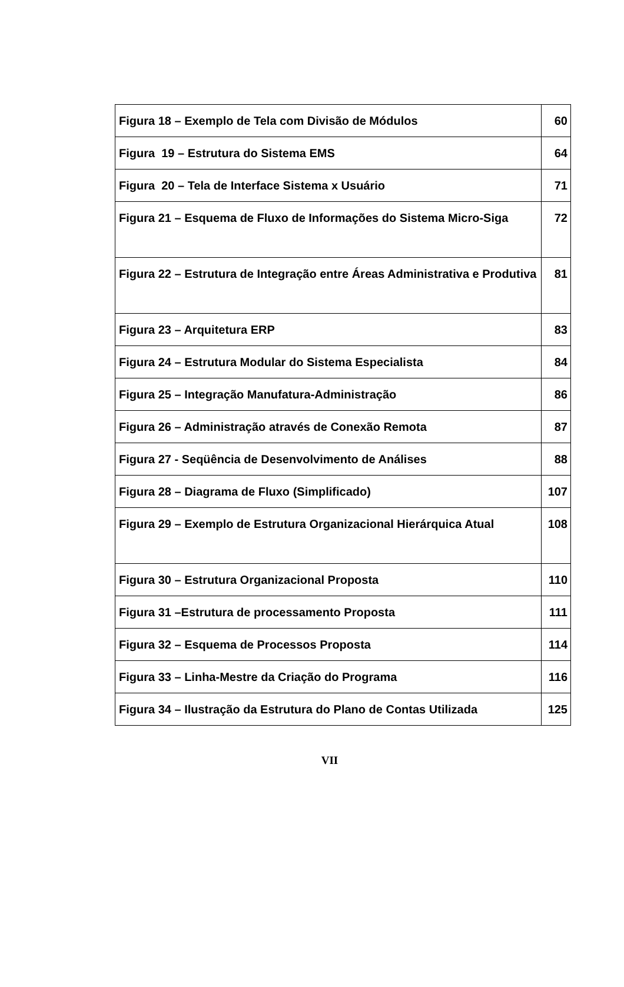| Figura 18 – Exemplo de Tela com Divisão de Módulos | 60 |
| Figura 19 – Estrutura do Sistema EMS | 64 |
| Figura 20 – Tela de Interface Sistema x Usuário | 71 |
| Figura 21 – Esquema de Fluxo de Informações do Sistema Micro-Siga | 72 |
| Figura 22 – Estrutura de Integração entre Áreas Administrativa e Produtiva | 81 |
| Figura 23 – Arquitetura ERP | 83 |
| Figura 24 – Estrutura Modular do Sistema Especialista | 84 |
| Figura 25 – Integração Manufatura-Administração | 86 |
| Figura 26 – Administração através de Conexão Remota | 87 |
| Figura 27 - Seqüência de Desenvolvimento de Análises | 88 |
| Figura 28 – Diagrama de Fluxo (Simplificado) | 107 |
| Figura 29 – Exemplo de Estrutura Organizacional Hierárquica Atual | 108 |
| Figura 30 – Estrutura Organizacional Proposta | 110 |
| Figura 31 –Estrutura de processamento Proposta | 111 |
| Figura 32 – Esquema de Processos Proposta | 114 |
| Figura 33 – Linha-Mestre da Criação do Programa | 116 |
| Figura 34 – Ilustração da Estrutura do Plano de Contas Utilizada | 125 |
VII